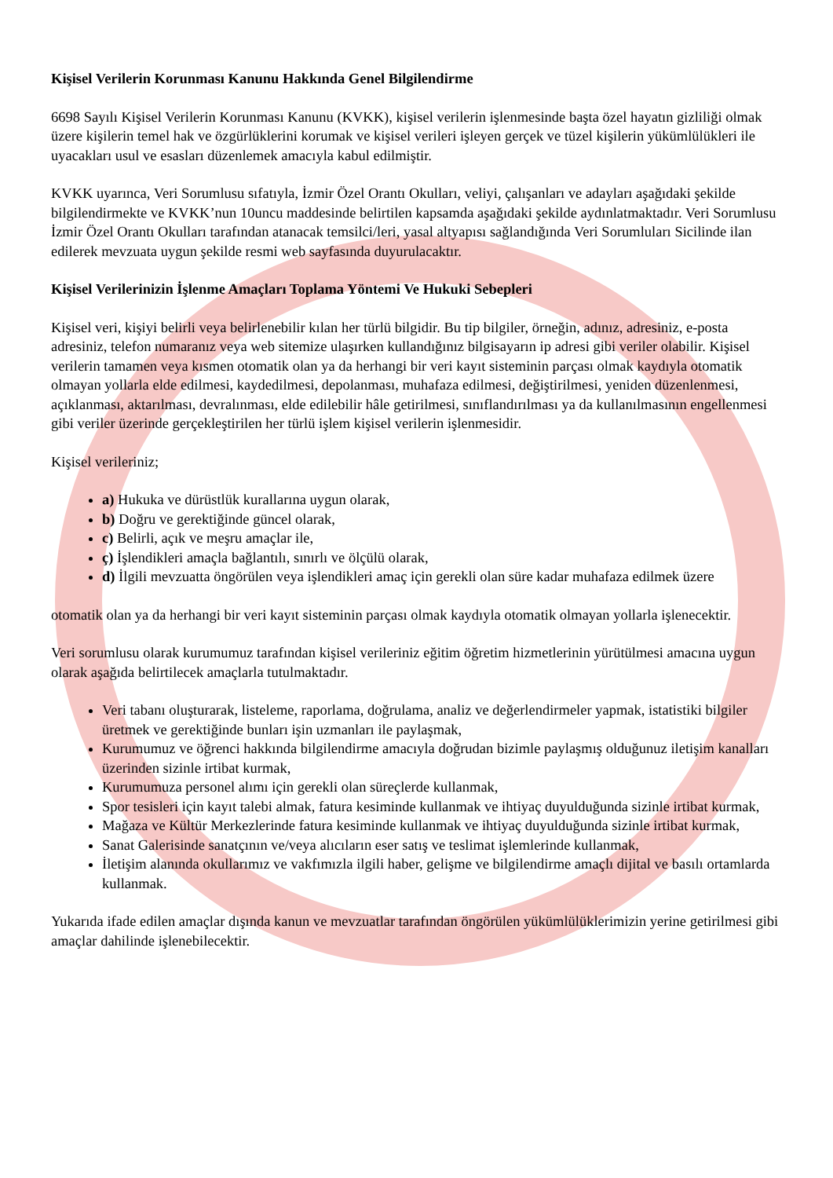Kişisel Verilerin Korunması Kanunu Hakkında Genel Bilgilendirme
6698 Sayılı Kişisel Verilerin Korunması Kanunu (KVKK), kişisel verilerin işlenmesinde başta özel hayatın gizliliği olmak üzere kişilerin temel hak ve özgürlüklerini korumak ve kişisel verileri işleyen gerçek ve tüzel kişilerin yükümlülükleri ile uyacakları usul ve esasları düzenlemek amacıyla kabul edilmiştir.
KVKK uyarınca, Veri Sorumlusu sıfatıyla, İzmir Özel Orantı Okulları, veliyi, çalışanları ve adayları aşağıdaki şekilde bilgilendirmekte ve KVKK’nun 10uncu maddesinde belirtilen kapsamda aşağıdaki şekilde aydınlatmaktadır. Veri Sorumlusu İzmir Özel Orantı Okulları tarafından atanacak temsilci/leri, yasal altyapısı sağlandığında Veri Sorumluları Sicilinde ilan edilerek mevzuata uygun şekilde resmi web sayfasında duyurulacaktır.
Kişisel Verilerinizin İşlenme Amaçları Toplama Yöntemi Ve Hukuki Sebepleri
Kişisel veri, kişiyi belirli veya belirlenebilir kılan her türlü bilgidir. Bu tip bilgiler, örneğin, adınız, adresiniz, e-posta adresiniz, telefon numaranız veya web sitemize ulaşırken kullandığınız bilgisayarın ip adresi gibi veriler olabilir. Kişisel verilerin tamamen veya kısmen otomatik olan ya da herhangi bir veri kayıt sisteminin parçası olmak kaydıyla otomatik olmayan yollarla elde edilmesi, kaydedilmesi, depolanması, muhafaza edilmesi, değiştirilmesi, yeniden düzenlenmesi, açıklanması, aktarılması, devralınması, elde edilebilir hâle getirilmesi, sınıflandırılması ya da kullanılmasının engellenmesi gibi veriler üzerinde gerçekleştirilen her türlü işlem kişisel verilerin işlenmesidir.
Kişisel verileriniz;
a) Hukuka ve dürüstlük kurallarına uygun olarak,
b) Doğru ve gerektiğinde güncel olarak,
c) Belirli, açık ve meşru amaçlar ile,
ç) İşlendikleri amaçla bağlantılı, sınırlı ve ölçülü olarak,
d) İlgili mevzuatta öngörülen veya işlendikleri amaç için gerekli olan süre kadar muhafaza edilmek üzere
otomatik olan ya da herhangi bir veri kayıt sisteminin parçası olmak kaydıyla otomatik olmayan yollarla işlenecektir.
Veri sorumlusu olarak kurumumuz tarafından kişisel verileriniz eğitim öğretim hizmetlerinin yürütülmesi amacına uygun olarak aşağıda belirtilecek amaçlarla tutulmaktadır.
Veri tabanı oluşturarak, listeleme, raporlama, doğrulama, analiz ve değerlendirmeler yapmak, istatistiki bilgiler üretmek ve gerektiğinde bunları işin uzmanları ile paylaşmak,
Kurumumuz ve öğrenci hakkında bilgilendirme amacıyla doğrudan bizimle paylaşmış olduğunuz iletişim kanalları üzerinden sizinle irtibat kurmak,
Kurumumuza personel alımı için gerekli olan süreçlerde kullanmak,
Spor tesisleri için kayıt talebi almak, fatura kesiminde kullanmak ve ihtiyaç duyulduğunda sizinle irtibat kurmak,
Mağaza ve Kültür Merkezlerinde fatura kesiminde kullanmak ve ihtiyaç duyulduğunda sizinle irtibat kurmak,
Sanat Galerisinde sanatçının ve/veya alıcıların eser satış ve teslimat işlemlerinde kullanmak,
İletişim alanında okullarımız ve vakfımızla ilgili haber, gelişme ve bilgilendirme amaçlı dijital ve basılı ortamlarda kullanmak.
Yukarıda ifade edilen amaçlar dışında kanun ve mevzuatlar tarafından öngörülen yükümlülüklerimizin yerine getirilmesi gibi amaçlar dahilinde işlenebilecektir.